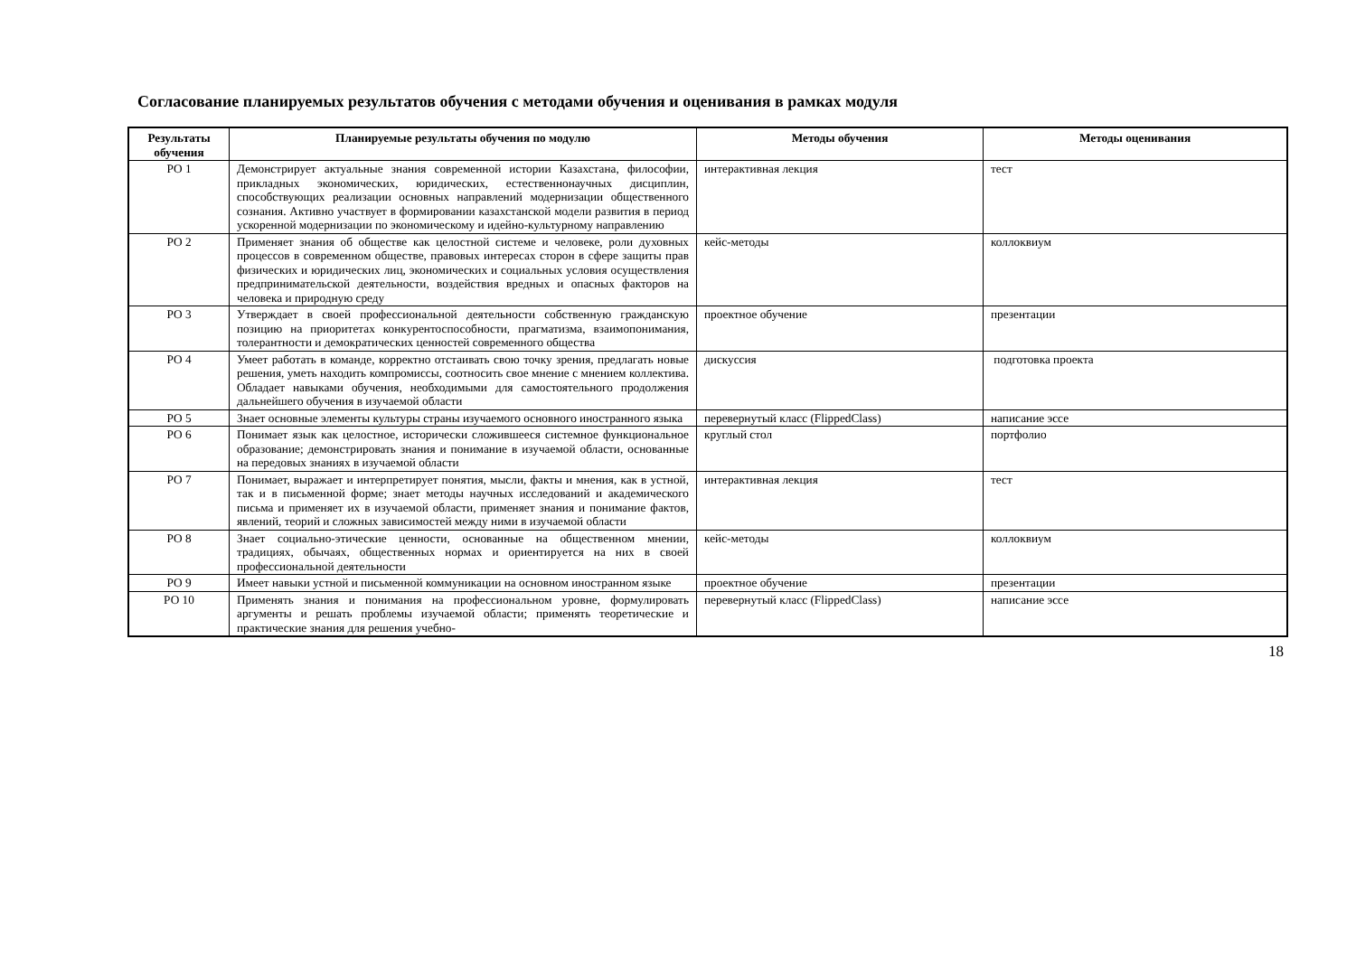Согласование планируемых результатов обучения с методами обучения и оценивания в рамках модуля
| Результаты обучения | Планируемые результаты обучения по модулю | Методы обучения | Методы оценивания |
| --- | --- | --- | --- |
| РО 1 | Демонстрирует актуальные знания современной истории Казахстана, философии, прикладных экономических, юридических, естественнонаучных дисциплин, способствующих реализации основных направлений модернизации общественного сознания. Активно участвует в формировании казахстанской модели развития в период ускоренной модернизации по экономическому и идейно-культурному направлению | интерактивная лекция | тест |
| РО 2 | Применяет знания об обществе как целостной системе и человеке, роли духовных процессов в современном обществе, правовых интересах сторон в сфере защиты прав физических и юридических лиц, экономических и социальных условия осуществления предпринимательской деятельности, воздействия вредных и опасных факторов на человека и природную среду | кейс-методы | коллоквиум |
| РО 3 | Утверждает в своей профессиональной деятельности собственную гражданскую позицию на приоритетах конкурентоспособности, прагматизма, взаимопонимания, толерантности и демократических ценностей современного общества | проектное обучение | презентации |
| РО 4 | Умеет работать в команде, корректно отстаивать свою точку зрения, предлагать новые решения, уметь находить компромиссы, соотносить свое мнение с мнением коллектива. Обладает навыками обучения, необходимыми для самостоятельного продолжения дальнейшего обучения в изучаемой области | дискуссия | подготовка проекта |
| РО 5 | Знает основные элементы культуры страны изучаемого основного иностранного языка | перевернутый класс (FlippedClass) | написание эссе |
| РО 6 | Понимает язык как целостное, исторически сложившееся системное функциональное образование; демонстрировать знания и понимание в изучаемой области, основанные на передовых знаниях в изучаемой области | круглый стол | портфолио |
| РО 7 | Понимает, выражает и интерпретирует понятия, мысли, факты и мнения, как в устной, так и в письменной форме; знает методы научных исследований и академического письма и применяет их в изучаемой области, применяет знания и понимание фактов, явлений, теорий и сложных зависимостей между ними в изучаемой области | интерактивная лекция | тест |
| РО 8 | Знает социально-этические ценности, основанные на общественном мнении, традициях, обычаях, общественных нормах и ориентируется на них в своей профессиональной деятельности | кейс-методы | коллоквиум |
| РО 9 | Имеет навыки устной и письменной коммуникации на основном иностранном языке | проектное обучение | презентации |
| РО 10 | Применять знания и понимания на профессиональном уровне, формулировать аргументы и решать проблемы изучаемой области; применять теоретические и практические знания для решения учебно- | перевернутый класс (FlippedClass) | написание эссе |
18